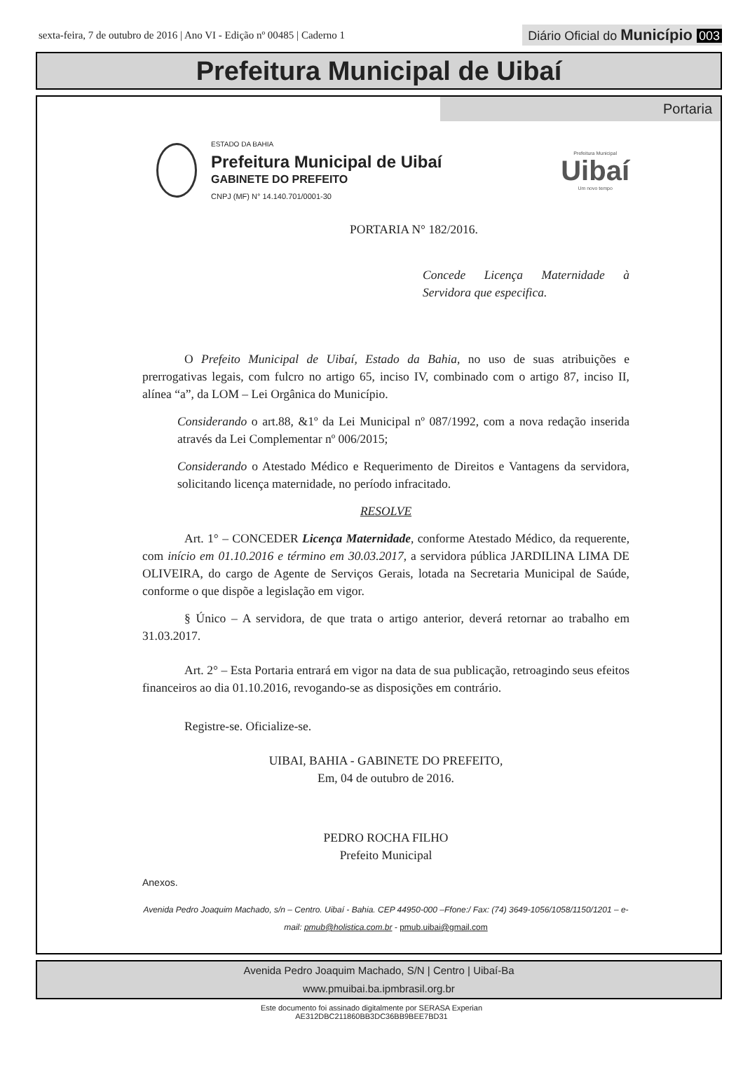sexta-feira, 7 de outubro de 2016 | Ano VI - Edição nº 00485 | Caderno 1
Diário Oficial do Município 003
Prefeitura Municipal de Uibaí
Portaria
ESTADO DA BAHIA
Prefeitura Municipal de Uibaí
GABINETE DO PREFEITO
CNPJ (MF) N° 14.140.701/0001-30
Prefeitura Municipal
Uibaí
Um novo tempo
PORTARIA N° 182/2016.
Concede Licença Maternidade à Servidora que especifica.
O Prefeito Municipal de Uibaí, Estado da Bahia, no uso de suas atribuições e prerrogativas legais, com fulcro no artigo 65, inciso IV, combinado com o artigo 87, inciso II, alínea “a”, da LOM – Lei Orgânica do Município.
Considerando o art.88, &1º da Lei Municipal nº 087/1992, com a nova redação inserida através da Lei Complementar nº 006/2015;
Considerando o Atestado Médico e Requerimento de Direitos e Vantagens da servidora, solicitando licença maternidade, no período infracitado.
RESOLVE
Art. 1° – CONCEDER Licença Maternidade, conforme Atestado Médico, da requerente, com início em 01.10.2016 e término em 30.03.2017, a servidora pública JARDILINA LIMA DE OLIVEIRA, do cargo de Agente de Serviços Gerais, lotada na Secretaria Municipal de Saúde, conforme o que dispõe a legislação em vigor.
§ Único – A servidora, de que trata o artigo anterior, deverá retornar ao trabalho em 31.03.2017.
Art. 2° – Esta Portaria entrará em vigor na data de sua publicação, retroagindo seus efeitos financeiros ao dia 01.10.2016, revogando-se as disposições em contrário.
Registre-se. Oficialize-se.
UIBAI, BAHIA - GABINETE DO PREFEITO,
Em, 04 de outubro de 2016.
PEDRO ROCHA FILHO
Prefeito Municipal
Anexos.
Avenida Pedro Joaquim Machado, s/n – Centro. Uibaí - Bahia. CEP 44950-000 –Ffone:/ Fax: (74) 3649-1056/1058/1150/1201 – e-mail: pmub@holistica.com.br - pmub.uibai@gmail.com
Avenida Pedro Joaquim Machado, S/N | Centro | Uibaí-Ba
www.pmuibai.ba.ipmbrasil.org.br
Este documento foi assinado digitalmente por SERASA Experian
AE312DBC211860BB3DC36BB9BEE7BD31